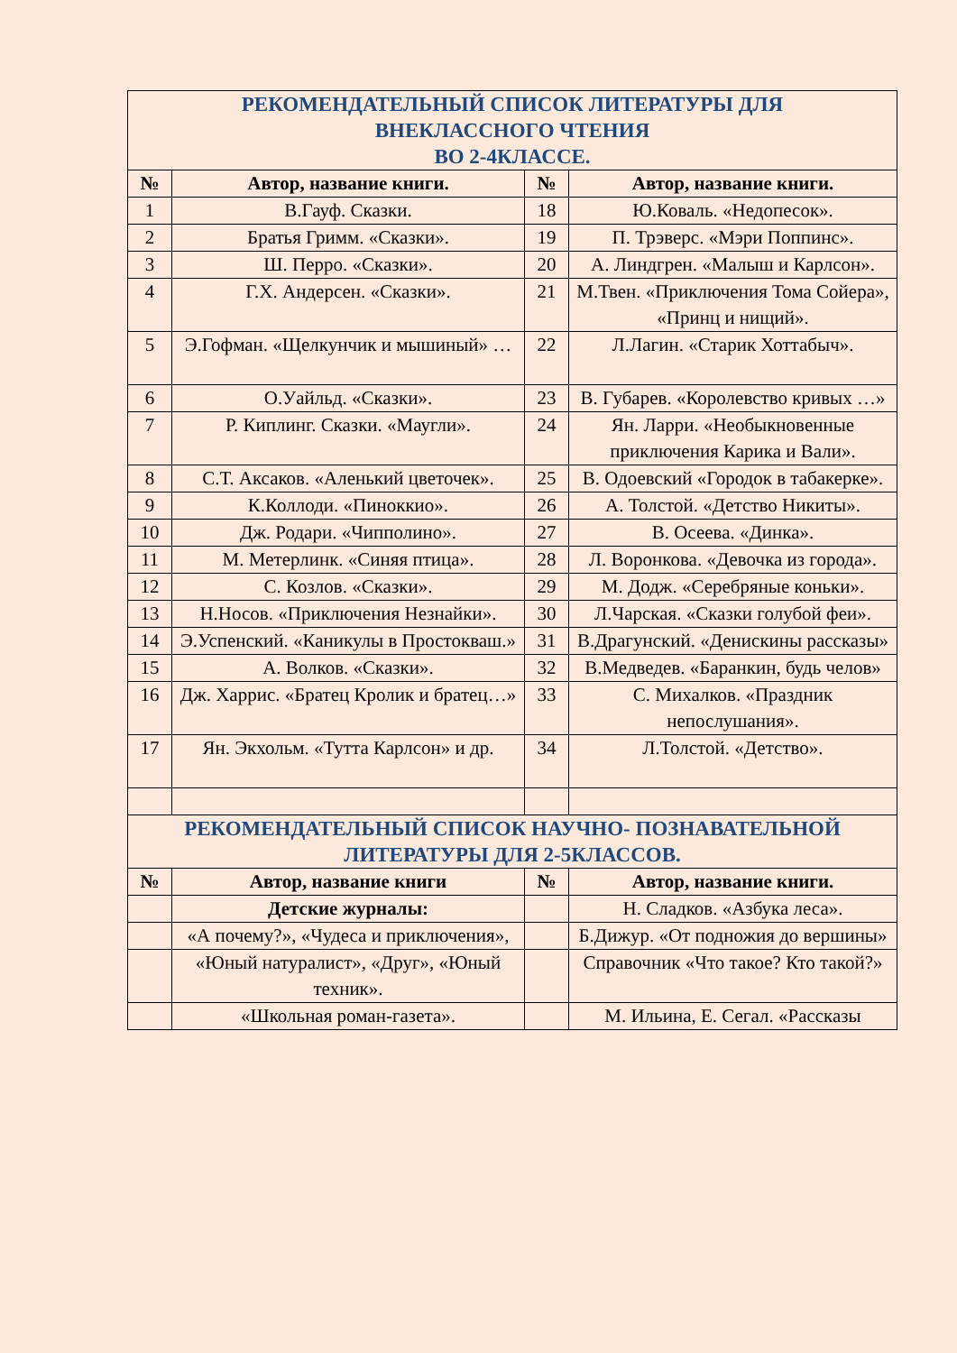| РЕКОМЕНДАТЕЛЬНЫЙ СПИСОК ЛИТЕРАТУРЫ ДЛЯ ВНЕКЛАССНОГО ЧТЕНИЯ ВО 2-4КЛАССЕ. | | | |
| № | Автор, название книги. | № | Автор, название книги. |
| 1 | В.Гауф. Сказки. | 18 | Ю.Коваль. «Недопесок». |
| 2 | Братья Гримм. «Сказки». | 19 | П. Трэверс. «Мэри Поппинс». |
| 3 | Ш. Перро. «Сказки». | 20 | А. Линдгрен. «Малыш и Карлсон». |
| 4 | Г.Х. Андерсен. «Сказки». | 21 | М.Твен. «Приключения Тома Сойера», «Принц и нищий». |
| 5 | Э.Гофман. «Щелкунчик и мышиный» … | 22 | Л.Лагин. «Старик Хоттабыч». |
| 6 | О.Уайльд. «Сказки». | 23 | В. Губарев. «Королевство кривых …» |
| 7 | Р. Киплинг. Сказки. «Маугли». | 24 | Ян. Ларри. «Необыкновенные приключения Карика и Вали». |
| 8 | С.Т. Аксаков. «Аленький цветочек». | 25 | В. Одоевский «Городок в табакерке». |
| 9 | К.Коллоди. «Пиноккио». | 26 | А. Толстой. «Детство Никиты». |
| 10 | Дж. Родари. «Чипполино». | 27 | В. Осеева. «Динка». |
| 11 | М. Метерлинк. «Синяя птица». | 28 | Л. Воронкова. «Девочка из города». |
| 12 | С. Козлов. «Сказки». | 29 | М. Додж. «Серебряные коньки». |
| 13 | Н.Носов. «Приключения Незнайки». | 30 | Л.Чарская. «Сказки голубой феи». |
| 14 | Э.Успенский. «Каникулы в Простокваш.» | 31 | В.Драгунский. «Денискины рассказы» |
| 15 | А. Волков. «Сказки». | 32 | В.Медведев. «Баранкин, будь челов» |
| 16 | Дж. Харрис. «Братец Кролик и братец…» | 33 | С. Михалков. «Праздник непослушания». |
| 17 | Ян. Экхольм. «Тутта Карлсон» и др. | 34 | Л.Толстой. «Детство». |
| РЕКОМЕНДАТЕЛЬНЫЙ СПИСОК НАУЧНО- ПОЗНАВАТЕЛЬНОЙ ЛИТЕРАТУРЫ ДЛЯ 2-5КЛАССОВ. | | | |
| № | Автор, название книги | № | Автор, название книги. |
| | Детские журналы: | | Н. Сладков. «Азбука леса». |
| | «А почему?», «Чудеса и приключения», | | Б.Дижур. «От подножия до вершины» |
| | «Юный натуралист», «Друг», «Юный техник». | | Справочник «Что такое? Кто такой?» |
| | «Школьная роман-газета». | | М. Ильина, Е. Сегал. «Рассказы |